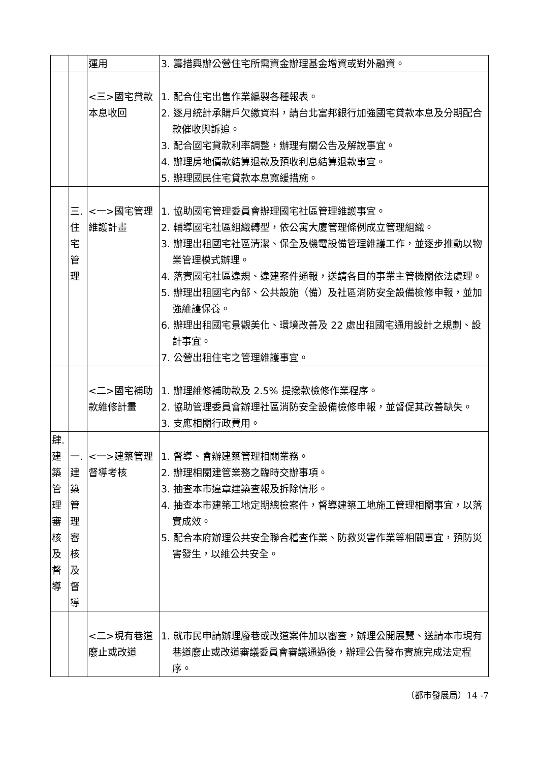| | | 運用 | 3. 籌措興辦公營住宅所需資金辦理基金增資或對外融資。 |
| | | <三>國宅貸款本息收回 | 1. 配合住宅出售作業編製各種報表。 2. 逐月統計承購戶欠繳資料，請台北富邦銀行加強國宅貸款本息及分期配合款催收與訴追。 3. 配合國宅貸款利率調整，辦理有關公告及解說事宜。 4. 辦理房地價款結算退款及預收利息結算退款事宜。 5. 辦理國民住宅貸款本息寬緩措施。 |
| | 三. 住 宅 管 理 | <一>國宅管理維護計畫 | 1. 協助國宅管理委員會辦理國宅社區管理維護事宜。 2. 輔導國宅社區組織轉型，依公寓大廈管理條例成立管理組織。 3. 辦理出租國宅社區清潔、保全及機電設備管理維護工作，並逐步推動以物業管理模式辦理。 4. 落實國宅社區違規、違建案件通報，送請各目的事業主管機關依法處理。 5. 辦理出租國宅內部、公共設施（備）及社區消防安全設備檢修申報，並加強維護保養。 6. 辦理出租國宅景觀美化、環境改善及 22 處出租國宅通用設計之規劃、設計事宜。 7. 公營出租住宅之管理維護事宜。 |
| | | <二>國宅補助款維修計畫 | 1. 辦理維修補助款及 2.5% 提撥款檢修作業程序。 2. 協助管理委員會辦理社區消防安全設備檢修申報，並督促其改善缺失。 3. 支應相關行政費用。 |
| 肆. 建 築 管 理 審 核 及 督 導 | 一. 建 築 管 理 審 核 及 督 導 | <一>建築管理督導考核 | 1. 督導、會辦建築管理相關業務。 2. 辦理相關建管業務之臨時交辦事項。 3. 抽查本市違章建築查報及拆除情形。 4. 抽查本市建築工地定期總檢案件，督導建築工地施工管理相關事宜，以落實成效。 5. 配合本府辦理公共安全聯合稽查作業、防救災害作業等相關事宜，預防災害發生，以維公共安全。 |
| | | <二>現有巷道廢止或改道 | 1. 就市民申請辦理廢巷或改道案件加以審查，辦理公開展覽、送請本市現有巷道廢止或改道審議委員會審議通過後，辦理公告發布實施完成法定程序。 |
（都市發展局）14 -7